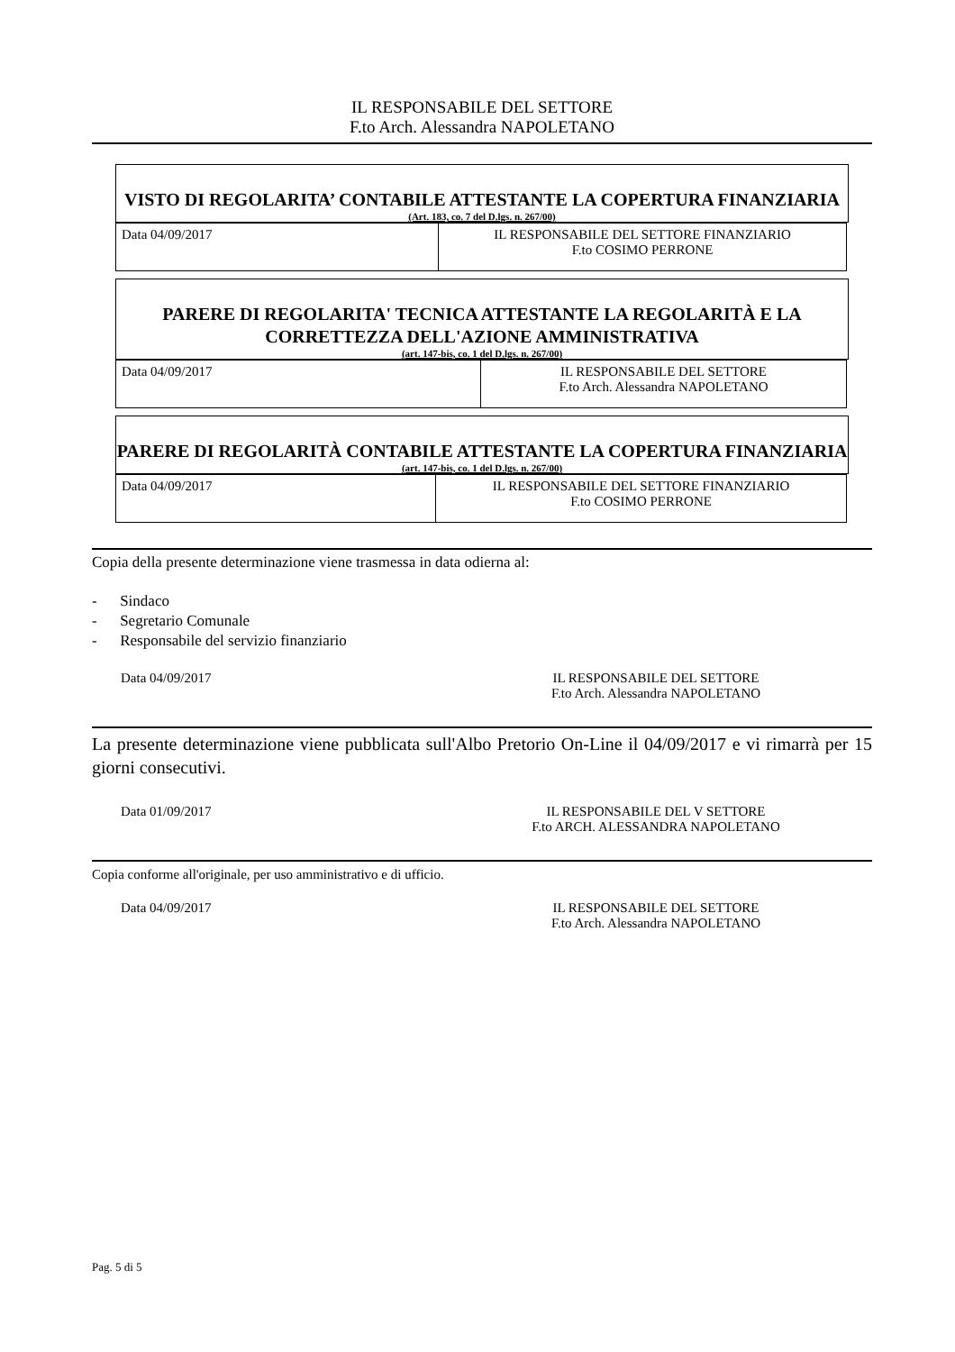IL RESPONSABILE DEL SETTORE
F.to Arch. Alessandra NAPOLETANO
VISTO DI REGOLARITA’ CONTABILE ATTESTANTE LA COPERTURA FINANZIARIA
(Art. 183, co. 7 del D.lgs. n. 267/00)
| Data 04/09/2017 | IL RESPONSABILE DEL SETTORE FINANZIARIO F.to COSIMO PERRONE |
PARERE DI REGOLARITA' TECNICA ATTESTANTE LA REGOLARITÀ E LA CORRETTEZZA DELL'AZIONE AMMINISTRATIVA
(art. 147-bis, co. 1 del D.lgs. n. 267/00)
| Data 04/09/2017 | IL RESPONSABILE DEL SETTORE F.to Arch. Alessandra NAPOLETANO |
PARERE DI REGOLARITÀ CONTABILE ATTESTANTE LA COPERTURA FINANZIARIA
(art. 147-bis, co. 1 del D.lgs. n. 267/00)
| Data 04/09/2017 | IL RESPONSABILE DEL SETTORE FINANZIARIO F.to COSIMO PERRONE |
Copia della presente determinazione viene trasmessa in data odierna al:
- Sindaco
- Segretario Comunale
- Responsabile del servizio finanziario
Data 04/09/2017 IL RESPONSABILE DEL SETTORE
F.to Arch. Alessandra NAPOLETANO
La presente determinazione viene pubblicata sull'Albo Pretorio On-Line il 04/09/2017 e vi rimarrà per 15 giorni consecutivi.
Data 01/09/2017 IL RESPONSABILE DEL V SETTORE
F.to ARCH. ALESSANDRA NAPOLETANO
Copia conforme all'originale, per uso amministrativo e di ufficio.
Data 04/09/2017 IL RESPONSABILE DEL SETTORE
F.to Arch. Alessandra NAPOLETANO
Pag. 5 di 5